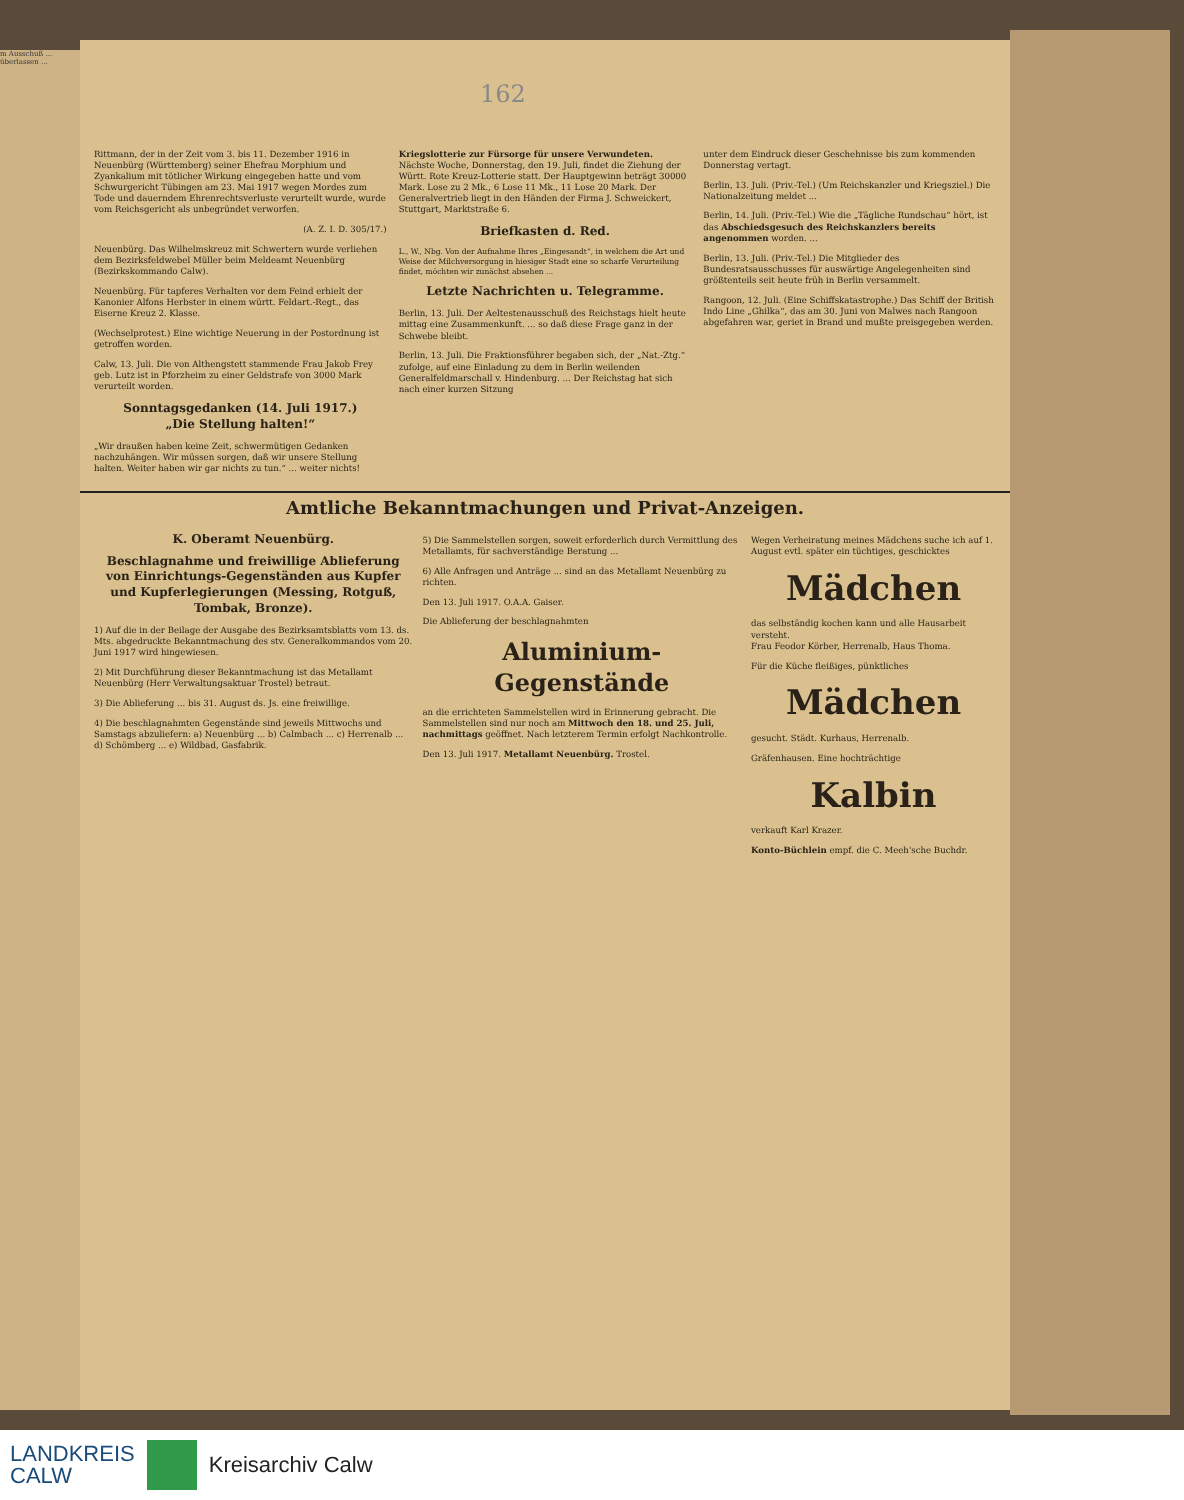m Ausschuß ... überlassen ...
162
Rittmann, der in der Zeit vom 3. bis 11. Dezember 1916 in Neuenbürg (Württemberg) seiner Ehefrau Morphium und Zyankalium mit tötlicher Wirkung eingegeben hatte und vom Schwurgericht Tübingen am 23. Mai 1917 wegen Mordes zum Tode und dauerndem Ehrenrechtsverluste verurteilt wurde, wurde vom Reichsgericht als unbegründet verworfen.
(A. Z. I. D. 305/17.)
Neuenbürg. Das Wilhelmskreuz mit Schwertern wurde verliehen dem Bezirksfeldwebel Müller beim Meldeamt Neuenbürg (Bezirkskommando Calw).
Neuenbürg. Für tapferes Verhalten vor dem Feind erhielt der Kanonier Alfons Herbster in einem württ. Feldart.-Regt., das Eiserne Kreuz 2. Klasse.
(Wechselprotest.) Eine wichtige Neuerung in der Postordnung ist getroffen worden.
Calw, 13. Juli. Die von Althengstett stammende Frau Jakob Frey geb. Lutz ist in Pforzheim zu einer Geldstrafe von 3000 Mark verurteilt worden.
Sonntagsgedanken (14. Juli 1917.)
„Die Stellung halten!“
„Wir draußen haben keine Zeit, schwermütigen Gedanken nachzuhängen. Wir müssen sorgen, daß wir unsere Stellung halten. Weiter haben wir gar nichts zu tun.“ ... weiter nichts!
Kriegslotterie zur Fürsorge für unsere Verwundeten. Nächste Woche, Donnerstag, den 19. Juli, findet die Ziehung der Württ. Rote Kreuz-Lotterie statt. Der Hauptgewinn beträgt 30000 Mark. Lose zu 2 Mk., 6 Lose 11 Mk., 11 Lose 20 Mark. Der Generalvertrieb liegt in den Händen der Firma J. Schweickert, Stuttgart, Marktstraße 6.
Briefkasten d. Red.
L., W., Nbg. Von der Aufnahme Ihres „Eingesandt“, in welchem die Art und Weise der Milchversorgung in hiesiger Stadt eine so scharfe Verurteilung findet, möchten wir zunächst absehen ...
Letzte Nachrichten u. Telegramme.
Berlin, 13. Juli. Der Aeltestenausschuß des Reichstags hielt heute mittag eine Zusammenkunft. ... so daß diese Frage ganz in der Schwebe bleibt.
Berlin, 13. Juli. Die Fraktionsführer begaben sich, der „Nat.-Ztg.“ zufolge, auf eine Einladung zu dem in Berlin weilenden Generalfeldmarschall v. Hindenburg. ... Der Reichstag hat sich nach einer kurzen Sitzung
unter dem Eindruck dieser Geschehnisse bis zum kommenden Donnerstag vertagt.
Berlin, 13. Juli. (Priv.-Tel.) (Um Reichskanzler und Kriegsziel.) Die Nationalzeitung meldet ...
Berlin, 14. Juli. (Priv.-Tel.) Wie die „Tägliche Rundschau“ hört, ist das Abschiedsgesuch des Reichskanzlers bereits angenommen worden. ...
Berlin, 13. Juli. (Priv.-Tel.) Die Mitglieder des Bundesratsausschusses für auswärtige Angelegenheiten sind größtenteils seit heute früh in Berlin versammelt.
Rangoon, 12. Juli. (Eine Schiffskatastrophe.) Das Schiff der British Indo Line „Ghilka“, das am 30. Juni von Malwes nach Rangoon abgefahren war, geriet in Brand und mußte preisgegeben werden.
Amtliche Bekanntmachungen und Privat-Anzeigen.
K. Oberamt Neuenbürg.
Beschlagnahme und freiwillige Ablieferung von Einrichtungs-Gegenständen aus Kupfer und Kupferlegierungen (Messing, Rotguß, Tombak, Bronze).
1) Auf die in der Beilage der Ausgabe des Bezirksamtsblatts vom 13. ds. Mts. abgedruckte Bekanntmachung des stv. Generalkommandos vom 20. Juni 1917 wird hingewiesen.
2) Mit Durchführung dieser Bekanntmachung ist das Metallamt Neuenbürg (Herr Verwaltungsaktuar Trostel) betraut.
3) Die Ablieferung ... bis 31. August ds. Js. eine freiwillige.
4) Die beschlagnahmten Gegenstände sind jeweils Mittwochs und Samstags abzuliefern: a) Neuenbürg ... b) Calmbach ... c) Herrenalb ... d) Schömberg ... e) Wildbad, Gasfabrik.
5) Die Sammelstellen sorgen, soweit erforderlich durch Vermittlung des Metallamts, für sachverständige Beratung ...
6) Alle Anfragen und Anträge ... sind an das Metallamt Neuenbürg zu richten.
Den 13. Juli 1917. O.A.A. Gaiser.
Die Ablieferung der beschlagnahmten
Aluminium-Gegenstände
an die errichteten Sammelstellen wird in Erinnerung gebracht. Die Sammelstellen sind nur noch am Mittwoch den 18. und 25. Juli, nachmittags geöffnet. Nach letzterem Termin erfolgt Nachkontrolle.
Den 13. Juli 1917. Metallamt Neuenbürg. Trostel.
Wegen Verheiratung meines Mädchens suche ich auf 1. August evtl. später ein tüchtiges, geschicktes
Mädchen
das selbständig kochen kann und alle Hausarbeit versteht.
Frau Feodor Körber, Herrenalb, Haus Thoma.
Für die Küche fleißiges, pünktliches
Mädchen
gesucht. Städt. Kurhaus, Herrenalb.
Gräfenhausen. Eine hochträchtige
Kalbin
verkauft Karl Krazer.
Konto-Büchlein empf. die C. Meeh'sche Buchdr.
LANDKREIS
CALW
Kreisarchiv Calw